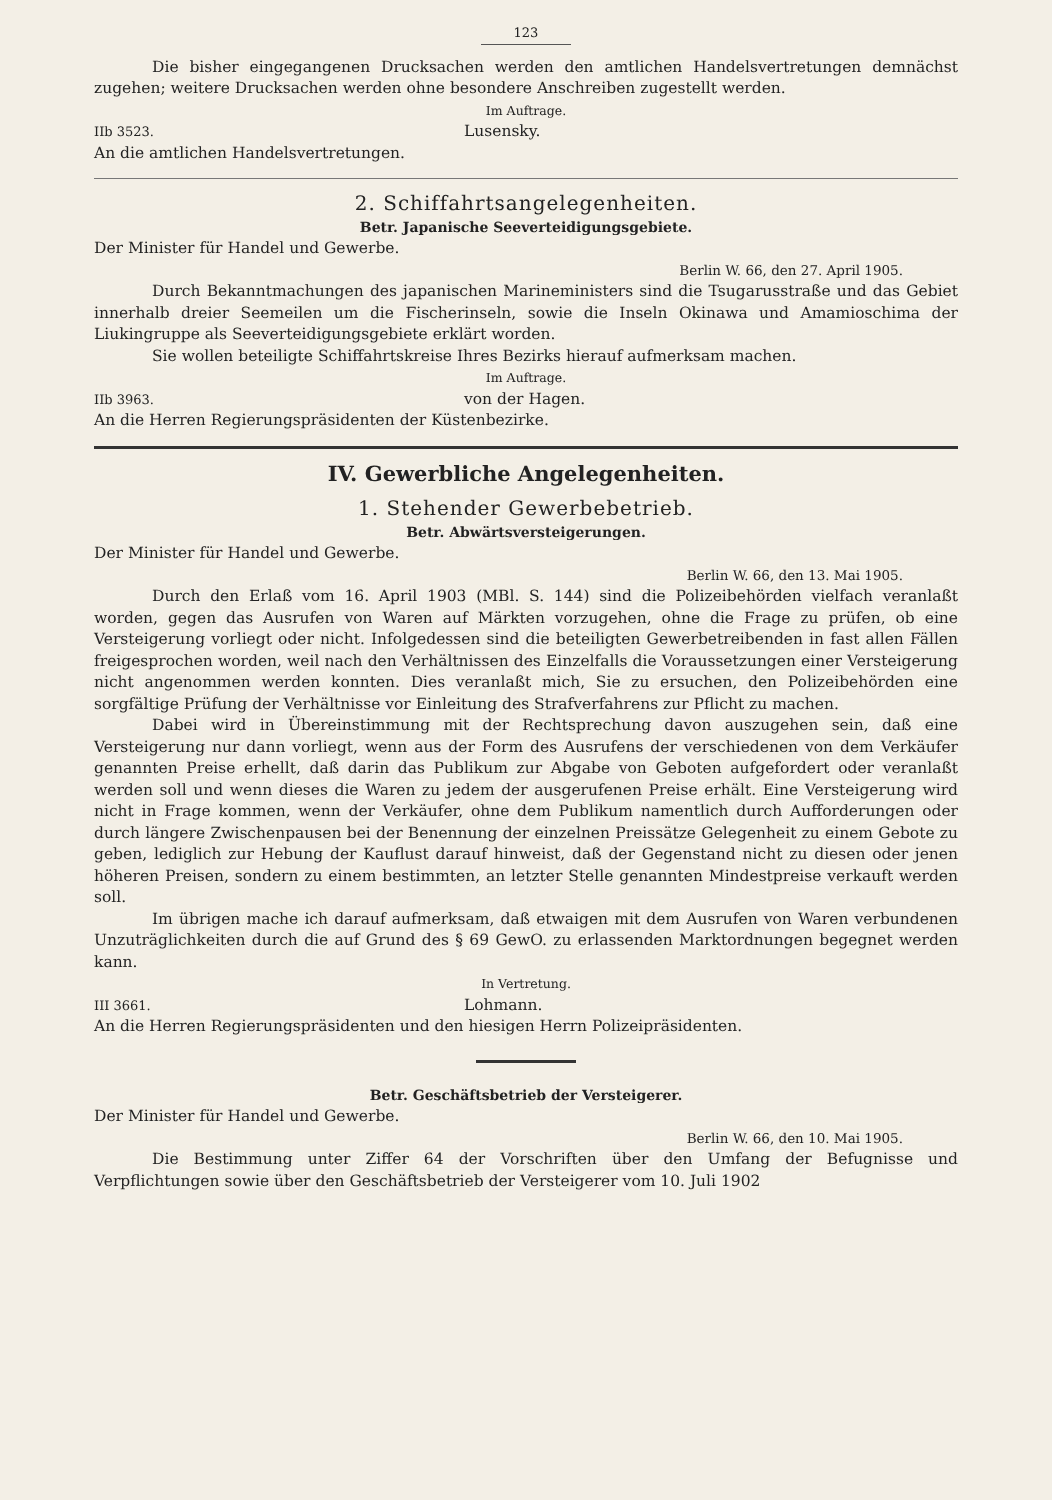123
Die bisher eingegangenen Drucksachen werden den amtlichen Handelsvertretungen demnächst zugehen; weitere Drucksachen werden ohne besondere Anschreiben zugestellt werden.
Im Auftrage.
IIb 3523. Lusensky.
An die amtlichen Handelsvertretungen.
2. Schiffahrtsangelegenheiten.
Betr. Japanische Seeverteidigungsgebiete.
Der Minister für Handel und Gewerbe.
Berlin W. 66, den 27. April 1905.
Durch Bekanntmachungen des japanischen Marineministers sind die Tsugarusstraße und das Gebiet innerhalb dreier Seemeilen um die Fischerinseln, sowie die Inseln Okinawa und Amamioschima der Liukingruppe als Seeverteidigungsgebiete erklärt worden.
Sie wollen beteiligte Schiffahrtskreise Ihres Bezirks hierauf aufmerksam machen.
Im Auftrage.
IIb 3963. von der Hagen.
An die Herren Regierungspräsidenten der Küstenbezirke.
IV. Gewerbliche Angelegenheiten.
1. Stehender Gewerbebetrieb.
Betr. Abwärtsversteigerungen.
Der Minister für Handel und Gewerbe.
Berlin W. 66, den 13. Mai 1905.
Durch den Erlaß vom 16. April 1903 (MBl. S. 144) sind die Polizeibehörden vielfach veranlaßt worden, gegen das Ausrufen von Waren auf Märkten vorzugehen, ohne die Frage zu prüfen, ob eine Versteigerung vorliegt oder nicht. Infolgedessen sind die beteiligten Gewerbetreibenden in fast allen Fällen freigesprochen worden, weil nach den Verhältnissen des Einzelfalls die Voraussetzungen einer Versteigerung nicht angenommen werden konnten. Dies veranlaßt mich, Sie zu ersuchen, den Polizeibehörden eine sorgfältige Prüfung der Verhältnisse vor Einleitung des Strafverfahrens zur Pflicht zu machen.
Dabei wird in Übereinstimmung mit der Rechtsprechung davon auszugehen sein, daß eine Versteigerung nur dann vorliegt, wenn aus der Form des Ausrufens der verschiedenen von dem Verkäufer genannten Preise erhellt, daß darin das Publikum zur Abgabe von Geboten aufgefordert oder veranlaßt werden soll und wenn dieses die Waren zu jedem der ausgerufenen Preise erhält. Eine Versteigerung wird nicht in Frage kommen, wenn der Verkäufer, ohne dem Publikum namentlich durch Aufforderungen oder durch längere Zwischenpausen bei der Benennung der einzelnen Preissätze Gelegenheit zu einem Gebote zu geben, lediglich zur Hebung der Kauflust darauf hinweist, daß der Gegenstand nicht zu diesen oder jenen höheren Preisen, sondern zu einem bestimmten, an letzter Stelle genannten Mindestpreise verkauft werden soll.
Im übrigen mache ich darauf aufmerksam, daß etwaigen mit dem Ausrufen von Waren verbundenen Unzuträglichkeiten durch die auf Grund des § 69 GewO. zu erlassenden Marktordnungen begegnet werden kann.
In Vertretung.
III 3661. Lohmann.
An die Herren Regierungspräsidenten und den hiesigen Herrn Polizeipräsidenten.
Betr. Geschäftsbetrieb der Versteigerer.
Der Minister für Handel und Gewerbe.
Berlin W. 66, den 10. Mai 1905.
Die Bestimmung unter Ziffer 64 der Vorschriften über den Umfang der Befugnisse und Verpflichtungen sowie über den Geschäftsbetrieb der Versteigerer vom 10. Juli 1902